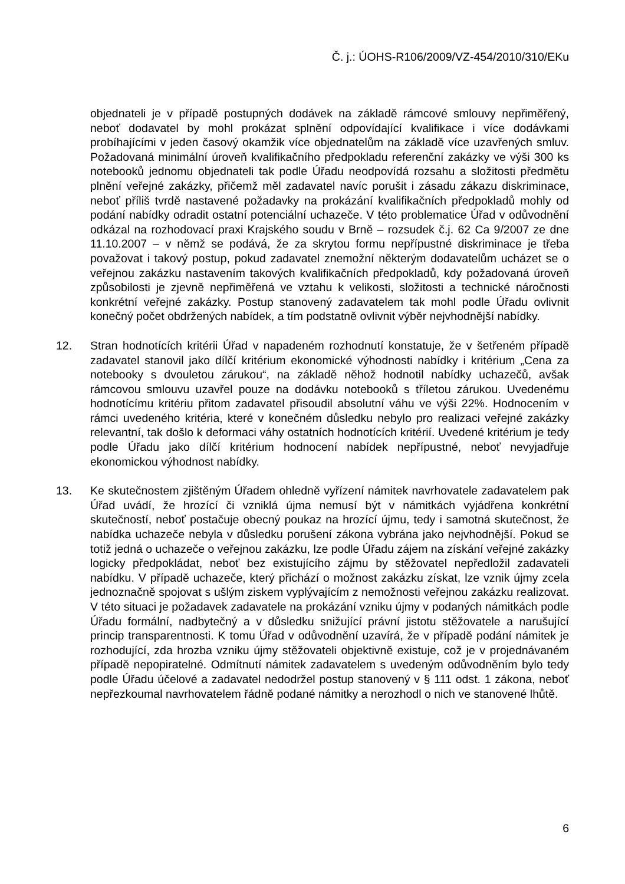Č. j.: ÚOHS-R106/2009/VZ-454/2010/310/EKu
objednateli je v případě postupných dodávek na základě rámcové smlouvy nepřiměřený, neboť dodavatel by mohl prokázat splnění odpovídající kvalifikace i více dodávkami probíhajícími v jeden časový okamžik více objednatelům na základě více uzavřených smluv. Požadovaná minimální úroveň kvalifikačního předpokladu referenční zakázky ve výši 300 ks notebooků jednomu objednateli tak podle Úřadu neodpovídá rozsahu a složitosti předmětu plnění veřejné zakázky, přičemž měl zadavatel navíc porušit i zásadu zákazu diskriminace, neboť příliš tvrdě nastavené požadavky na prokázání kvalifikačních předpokladů mohly od podání nabídky odradit ostatní potenciální uchazeče. V této problematice Úřad v odůvodnění odkázal na rozhodovací praxi Krajského soudu v Brně – rozsudek č.j. 62 Ca 9/2007 ze dne 11.10.2007 – v němž se podává, že za skrytou formu nepřípustné diskriminace je třeba považovat i takový postup, pokud zadavatel znemožní některým dodavatelům ucházet se o veřejnou zakázku nastavením takových kvalifikačních předpokladů, kdy požadovaná úroveň způsobilosti je zjevně nepřiměřená ve vztahu k velikosti, složitosti a technické náročnosti konkrétní veřejné zakázky. Postup stanovený zadavatelem tak mohl podle Úřadu ovlivnit konečný počet obdržených nabídek, a tím podstatně ovlivnit výběr nejvhodnější nabídky.
12. Stran hodnotících kritérii Úřad v napadeném rozhodnutí konstatuje, že v šetřeném případě zadavatel stanovil jako dílčí kritérium ekonomické výhodnosti nabídky i kritérium „Cena za notebooky s dvouletou zárukou“, na základě něhož hodnotil nabídky uchazečů, avšak rámcovou smlouvu uzavřel pouze na dodávku notebooků s tříletou zárukou. Uvedenému hodnotícímu kritériu přitom zadavatel přisoudil absolutní váhu ve výši 22%. Hodnocením v rámci uvedeného kritéria, které v konečném důsledku nebylo pro realizaci veřejné zakázky relevantní, tak došlo k deformaci váhy ostatních hodnotících kritérií. Uvedené kritérium je tedy podle Úřadu jako dílčí kritérium hodnocení nabídek nepřípustné, neboť nevyjadřuje ekonomickou výhodnost nabídky.
13. Ke skutečnostem zjištěným Úřadem ohledně vyřízení námitek navrhovatele zadavatelem pak Úřad uvádí, že hrozící či vzniklá újma nemusí být v námitkách vyjádřena konkrétní skutečností, neboť postačuje obecný poukaz na hrozící újmu, tedy i samotná skutečnost, že nabídka uchazeče nebyla v důsledku porušení zákona vybrána jako nejvhodnější. Pokud se totiž jedná o uchazeče o veřejnou zakázku, lze podle Úřadu zájem na získání veřejné zakázky logicky předpokládat, neboť bez existujícího zájmu by stěžovatel nepředložil zadavateli nabídku. V případě uchazeče, který přichází o možnost zakázku získat, lze vznik újmy zcela jednoznačně spojovat s ušlým ziskem vyplývajícím z nemožnosti veřejnou zakázku realizovat. V této situaci je požadavek zadavatele na prokázání vzniku újmy v podaných námitkách podle Úřadu formální, nadbytečný a v důsledku snižující právní jistotu stěžovatele a narušující princip transparentnosti. K tomu Úřad v odůvodnění uzavírá, že v případě podání námitek je rozhodující, zda hrozba vzniku újmy stěžovateli objektivně existuje, což je v projednávaném případě nepopiratelné. Odmítnutí námitek zadavatelem s uvedeným odůvodněním bylo tedy podle Úřadu účelové a zadavatel nedodržel postup stanovený v § 111 odst. 1 zákona, neboť nepřezkoumal navrhovatelem řádně podané námitky a nerozhodl o nich ve stanovené lhůtě.
6